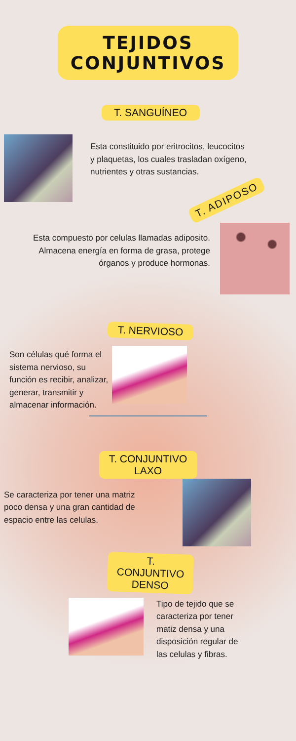TEJIDOS
CONJUNTIVOS
T. SANGUÍNEO
Esta constituido por eritrocitos, leucocitos y plaquetas, los cuales trasladan oxígeno, nutrientes y otras sustancias.
T. ADIPOSO
Esta compuesto por celulas llamadas adiposito. Almacena energía en forma de grasa, protege órganos y produce hormonas.
T. NERVIOSO
Son células qué forma el sistema nervioso, su función es recibir, analizar, generar, transmitir y almacenar información.
T. CONJUNTIVO LAXO
Se caracteriza por tener una matriz poco densa y una gran cantidad de espacio entre las celulas.
T.
CONJUNTIVO
DENSO
Tipo de tejido que se caracteriza por tener matiz densa y una disposición regular de las celulas y fibras.